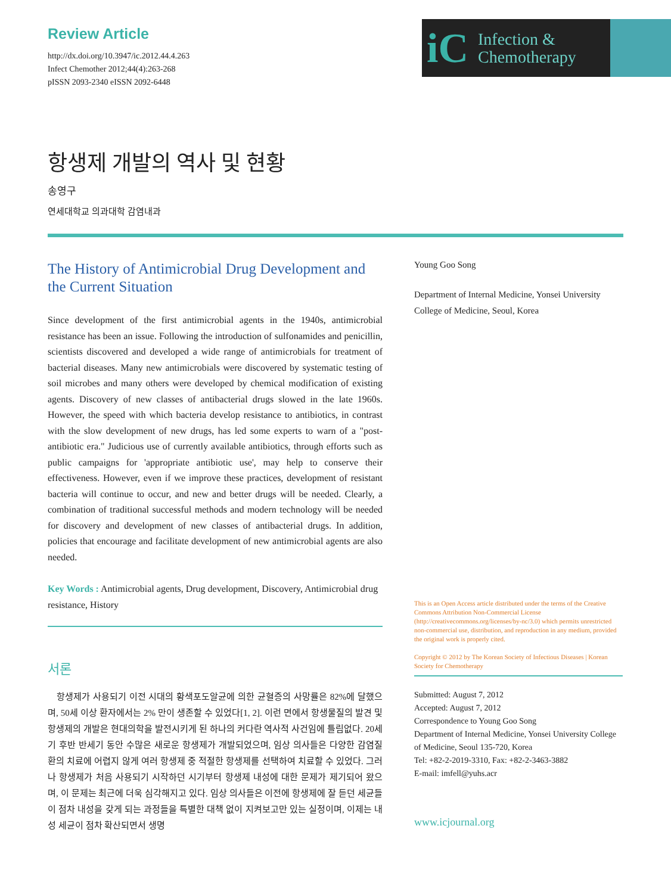Review Article
http://dx.doi.org/10.3947/ic.2012.44.4.263
Infect Chemother 2012;44(4):263-268
pISSN 2093-2340 eISSN 2092-6448
iC Infection &
Chemotherapy
항생제 개발의 역사 및 현황
송영구
연세대학교 의과대학 감염내과
The History of Antimicrobial Drug Development and the Current Situation
Since development of the first antimicrobial agents in the 1940s, antimicrobial resistance has been an issue. Following the introduction of sulfonamides and penicillin, scientists discovered and developed a wide range of antimicrobials for treatment of bacterial diseases. Many new antimicrobials were discovered by systematic testing of soil microbes and many others were developed by chemical modification of existing agents. Discovery of new classes of antibacterial drugs slowed in the late 1960s. However, the speed with which bacteria develop resistance to antibiotics, in contrast with the slow development of new drugs, has led some experts to warn of a "post-antibiotic era." Judicious use of currently available antibiotics, through efforts such as public campaigns for 'appropriate antibiotic use', may help to conserve their effectiveness. However, even if we improve these practices, development of resistant bacteria will continue to occur, and new and better drugs will be needed. Clearly, a combination of traditional successful methods and modern technology will be needed for discovery and development of new classes of antibacterial drugs. In addition, policies that encourage and facilitate development of new antimicrobial agents are also needed.
Key Words : Antimicrobial agents, Drug development, Discovery, Antimicrobial drug resistance, History
서론
항생제가 사용되기 이전 시대의 황색포도알균에 의한 균혈증의 사망률은 82%에 달했으며, 50세 이상 환자에서는 2% 만이 생존할 수 있었다[1, 2]. 이런 면에서 항생물질의 발견 및 항생제의 개발은 현대의학을 발전시키게 된 하나의 커다란 역사적 사건임에 틀림없다. 20세기 후반 반세기 동안 수많은 새로운 항생제가 개발되었으며, 임상 의사들은 다양한 감염질환의 치료에 어렵지 않게 여러 항생제 중 적절한 항생제를 선택하여 치료할 수 있었다. 그러나 항생제가 처음 사용되기 시작하던 시기부터 항생제 내성에 대한 문제가 제기되어 왔으며, 이 문제는 최근에 더욱 심각해지고 있다. 임상 의사들은 이전에 항생제에 잘 듣던 세균들이 점차 내성을 갖게 되는 과정들을 특별한 대책 없이 지켜보고만 있는 실정이며, 이제는 내성 세균이 점차 확산되면서 생명
Young Goo Song
Department of Internal Medicine, Yonsei University College of Medicine, Seoul, Korea
This is an Open Access article distributed under the terms of the Creative Commons Attribution Non-Commercial License (http://creativecommons.org/licenses/by-nc/3.0) which permits unrestricted non-commercial use, distribution, and reproduction in any medium, provided the original work is properly cited.
Copyright © 2012 by The Korean Society of Infectious Diseases | Korean Society for Chemotherapy
Submitted: August 7, 2012
Accepted: August 7, 2012
Correspondence to Young Goo Song
Department of Internal Medicine, Yonsei University College of Medicine, Seoul 135-720, Korea
Tel: +82-2-2019-3310, Fax: +82-2-3463-3882
E-mail: imfell@yuhs.acr
www.icjournal.org